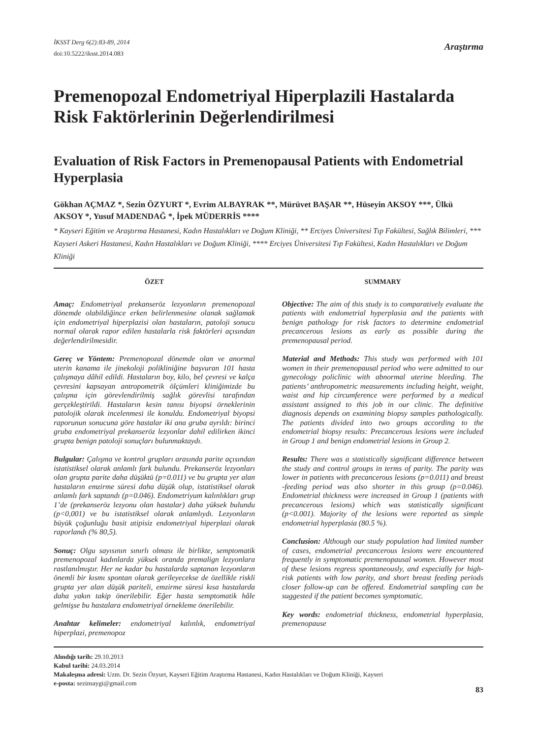İKSST Derg 6(2):83-89, 2014
doi:10.5222/iksst.2014.083
Araştırma
Premenopozal Endometriyal Hiperplazili Hastalarda Risk Faktörlerinin Değerlendirilmesi
Evaluation of Risk Factors in Premenopausal Patients with Endometrial Hyperplasia
Gökhan AÇMAZ *, Sezin ÖZYURT *, Evrim ALBAYRAK **, Mürüvet BAŞAR **, Hüseyin AKSOY ***, Ülkü AKSOY *, Yusuf MADENDAĞ *, İpek MÜDERRİS ****
* Kayseri Eğitim ve Araştırma Hastanesi, Kadın Hastalıkları ve Doğum Kliniği, ** Erciyes Üniversitesi Tıp Fakültesi, Sağlık Bilimleri, *** Kayseri Askeri Hastanesi, Kadın Hastalıkları ve Doğum Kliniği, **** Erciyes Üniversitesi Tıp Fakültesi, Kadın Hastalıkları ve Doğum Kliniği
ÖZET
Amaç: Endometriyal prekanseröz lezyonların premenopozal dönemde olabildiğince erken belirlenmesine olanak sağlamak için endometriyal hiperplazisi olan hastaların, patoloji sonucu normal olarak rapor edilen hastalarla risk faktörleri açısından değerlendirilmesidir.
Gereç ve Yöntem: Premenopozal dönemde olan ve anormal uterin kanama ile jinekoloji polikliniğine başvuran 101 hasta çalışmaya dâhil edildi. Hastaların boy, kilo, bel çevresi ve kalça çevresini kapsayan antropometrik ölçümleri kliniğimizde bu çalışma için görevlendirilmiş sağlık görevlisi tarafından gerçekleştirildi. Hastaların kesin tanısı biyopsi örneklerinin patolojik olarak incelenmesi ile konuldu. Endometriyal biyopsi raporunun sonucuna göre hastalar iki ana gruba ayrıldı: birinci gruba endometriyal prekanseröz lezyonlar dahil edilirken ikinci grupta benign patoloji sonuçları bulunmaktaydı.
Bulgular: Çalışma ve kontrol grupları arasında parite açısından istatistiksel olarak anlamlı fark bulundu. Prekanseröz lezyonları olan grupta parite daha düşüktü (p=0.011) ve bu grupta yer alan hastaların emzirme süresi daha düşük olup, istatistiksel olarak anlamlı fark saptandı (p=0.046). Endometriyum kalınlıkları grup 1’de (prekanseröz lezyonu olan hastalar) daha yüksek bulundu (p<0,001) ve bu istatistiksel olarak anlamlıydı. Lezyonların büyük çoğunluğu basit atipisiz endometriyal hiperplazi olarak raporlandı (% 80,5).
Sonuç: Olgu sayısının sınırlı olması ile birlikte, semptomatik premenopozal kadınlarda yüksek oranda premalign lezyonlara rastlanılmıştır. Her ne kadar bu hastalarda saptanan lezyonların önemli bir kısmı spontan olarak gerileyecekse de özellikle riskli grupta yer alan düşük pariteli, emzirme süresi kısa hastalarda daha yakın takip önerilebilir. Eğer hasta semptomatik hâle gelmişse bu hastalara endometriyal örnekleme önerilebilir.
Anahtar kelimeler: endometriyal kalınlık, endometriyal hiperplazi, premenopoz
SUMMARY
Objective: The aim of this study is to comparatively evaluate the patients with endometrial hyperplasia and the patients with benign pathology for risk factors to determine endometrial precancerous lesions as early as possible during the premenopausal period.
Material and Methods: This study was performed with 101 women in their premenopausal period who were admitted to our gynecology policlinic with abnormal uterine bleeding. The patients’ anthropometric measurements including height, weight, waist and hip circumference were performed by a medical assistant assigned to this job in our clinic. The definitive diagnosis depends on examining biopsy samples pathologically. The patients divided into two groups according to the endometrial biopsy results: Precancerous lesions were included in Group 1 and benign endometrial lesions in Group 2.
Results: There was a statistically significant difference between the study and control groups in terms of parity. The parity was lower in patients with precancerous lesions (p=0.011) and breast -feeding period was also shorter in this group (p=0.046). Endometrial thickness were increased in Group 1 (patients with precancerous lesions) which was statistically significant (p<0.001). Majority of the lesions were reported as simple endometrial hyperplasia (80.5 %).
Conclusion: Although our study population had limited number of cases, endometrial precancerous lesions were encountered frequently in symptomatic premenopausal women. However most of these lesions regress spontaneously, and especially for high-risk patients with low parity, and short breast feeding periods closer follow-up can be offered. Endometrial sampling can be suggested if the patient becomes symptomatic.
Key words: endometrial thickness, endometrial hyperplasia, premenopause
Alındığı tarih: 29.10.2013
Kabul tarihi: 24.03.2014
Makaleşma adresi: Uzm. Dr. Sezin Özyurt, Kayseri Eğitim Araştırma Hastanesi, Kadın Hastalıkları ve Doğum Kliniği, Kayseri
e-posta: sezinsaygi@gmail.com
83